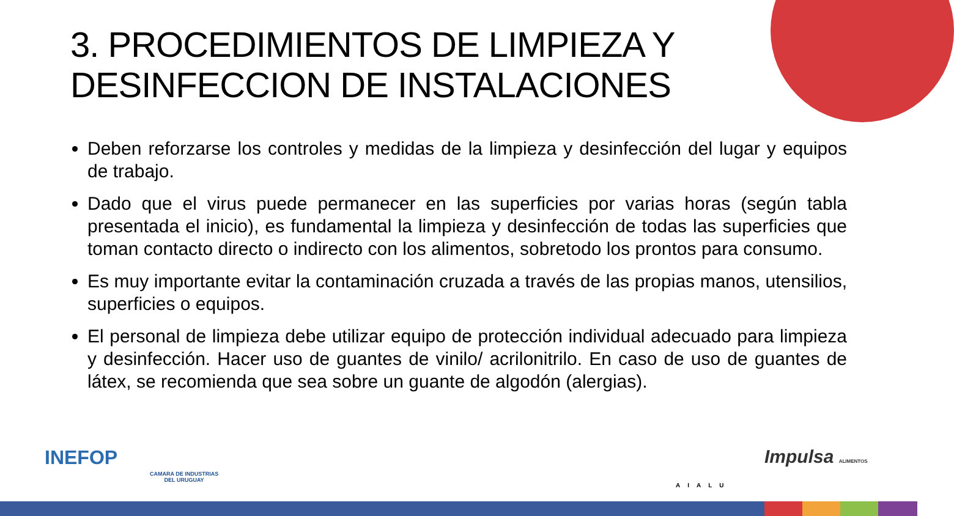3. PROCEDIMIENTOS DE LIMPIEZA Y
DESINFECCION DE INSTALACIONES
Deben reforzarse los controles y medidas de la limpieza y desinfección del lugar y equipos de trabajo.
Dado que el virus puede permanecer en las superficies por varias horas (según tabla presentada el inicio), es fundamental la limpieza y desinfección de todas las superficies que toman contacto directo o indirecto con los alimentos, sobretodo los prontos para consumo.
Es muy importante evitar la contaminación cruzada a través de las propias manos, utensilios, superficies o equipos.
El personal de limpieza debe utilizar equipo de protección individual adecuado para limpieza y desinfección. Hacer uso de guantes de vinilo/ acrilonitrilo. En caso de uso de guantes de látex, se recomienda que sea sobre un guante de algodón (alergias).
INEFOP
CAMARA DE INDUSTRIAS
DEL URUGUAY
AIALU
Impulsa ALIMENTOS